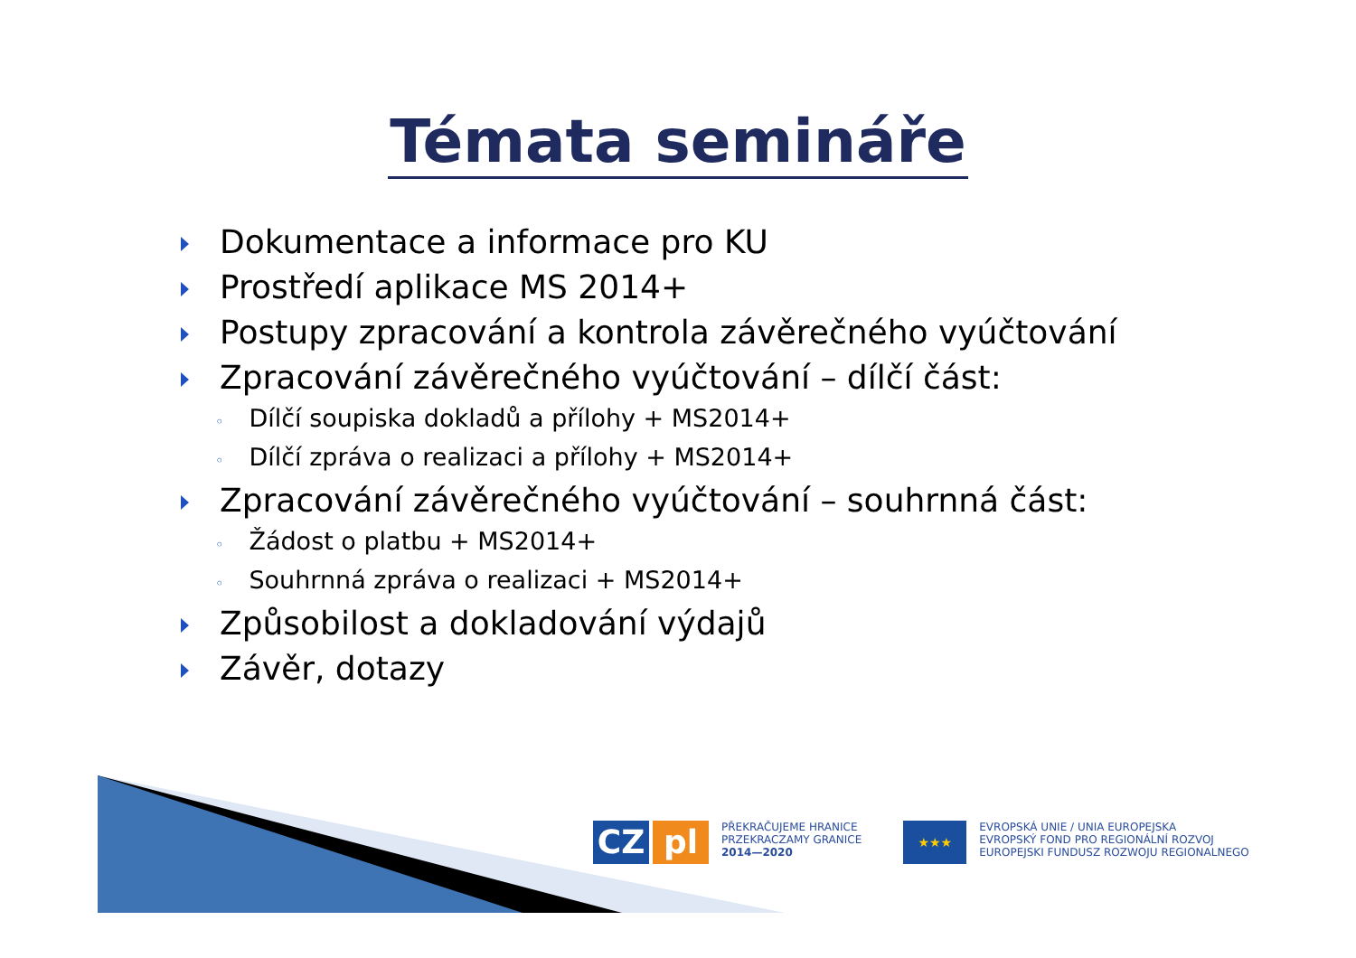Témata semináře
Dokumentace a informace pro KU
Prostředí aplikace MS 2014+
Postupy zpracování a kontrola závěrečného vyúčtování
Zpracování závěrečného vyúčtování – dílčí část:
◦ Dílčí soupiska dokladů a přílohy + MS2014+
◦ Dílčí zpráva o realizaci a přílohy + MS2014+
Zpracování závěrečného vyúčtování – souhrnná část:
◦ Žádost o platbu + MS2014+
◦ Souhrnná zpráva o realizaci + MS2014+
Způsobilost a dokladování výdajů
Závěr, dotazy
CZ pl
PŘEKRAČUJEME HRANICE
PRZEKRACZAMY GRANICE
2014—2020
★★★
EVROPSKÁ UNIE / UNIA EUROPEJSKA
EVROPSKÝ FOND PRO REGIONÁLNÍ ROZVOJ
EUROPEJSKI FUNDUSZ ROZWOJU REGIONALNEGO